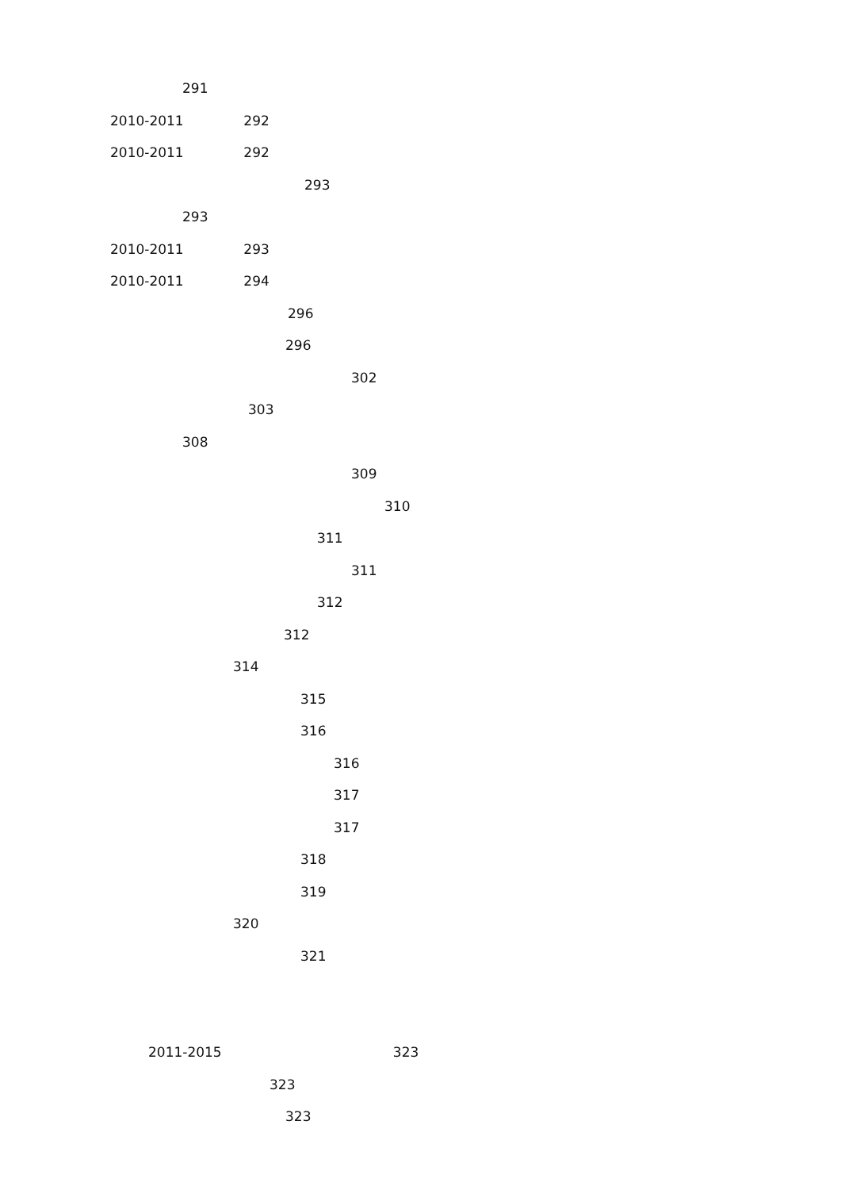291
2010-2011 292
2010-2011 292
293
293
2010-2011 293
2010-2011 294
296
296
302
303
308
309
310
311
311
312
312
314
315
316
316
317
317
318
319
320
321
2011-2015 323
323
323